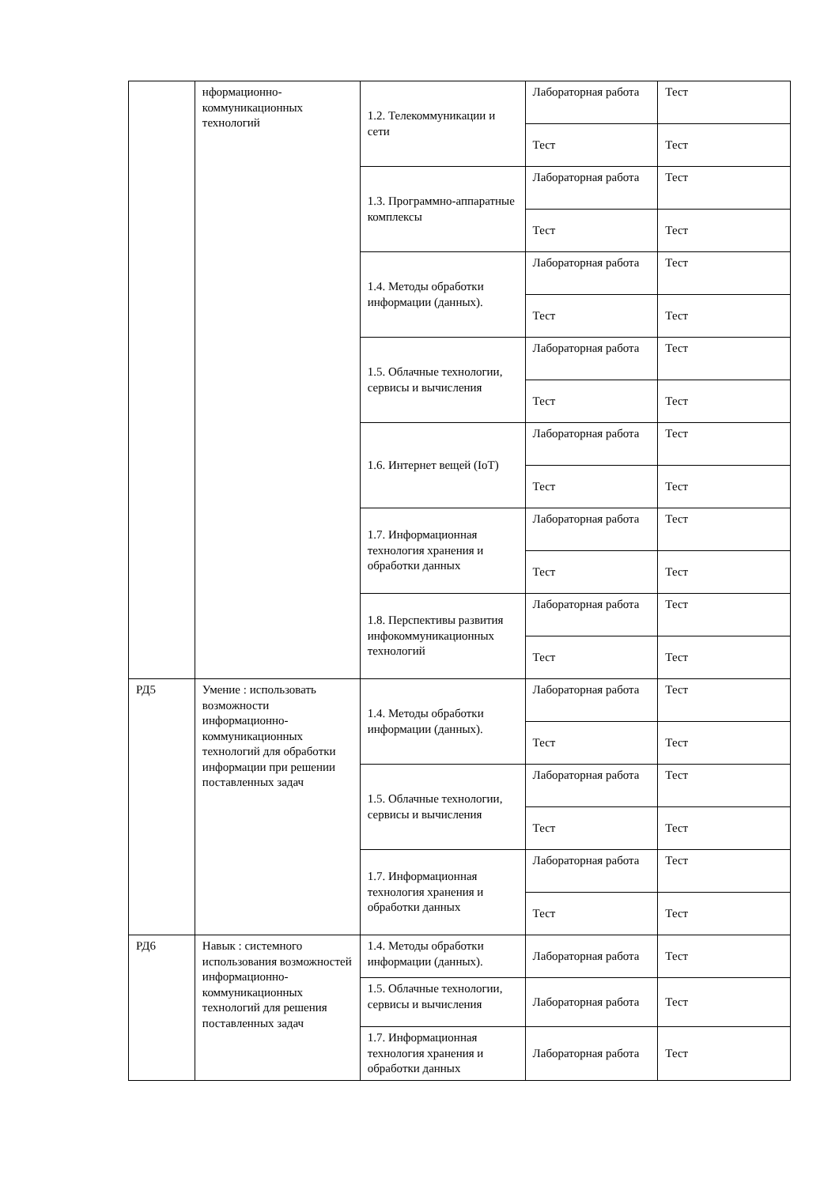| | нформационно-коммуникационных технологий | 1.2. Телекоммуникации и сети | Лабораторная работа | Тест |
| | | | Тест | Тест |
| | | 1.3. Программно-аппаратные комплексы | Лабораторная работа | Тест |
| | | | Тест | Тест |
| | | 1.4. Методы обработки информации (данных). | Лабораторная работа | Тест |
| | | | Тест | Тест |
| | | 1.5. Облачные технологии, сервисы и вычисления | Лабораторная работа | Тест |
| | | | Тест | Тест |
| | | 1.6. Интернет вещей (IoT) | Лабораторная работа | Тест |
| | | | Тест | Тест |
| | | 1.7. Информационная технология хранения и обработки данных | Лабораторная работа | Тест |
| | | | Тест | Тест |
| | | 1.8. Перспективы развития инфокоммуникационных технологий | Лабораторная работа | Тест |
| | | | Тест | Тест |
| РД5 | Умение : использовать возможности информационно-коммуникационных технологий для обработки информации при решении поставленных задач | 1.4. Методы обработки информации (данных). | Лабораторная работа | Тест |
| | | | Тест | Тест |
| | | 1.5. Облачные технологии, сервисы и вычисления | Лабораторная работа | Тест |
| | | | Тест | Тест |
| | | 1.7. Информационная технология хранения и обработки данных | Лабораторная работа | Тест |
| | | | Тест | Тест |
| РД6 | Навык : системного использования возможностей информационно-коммуникационных технологий для решения поставленных задач | 1.4. Методы обработки информации (данных). | Лабораторная работа | Тест |
| | | 1.5. Облачные технологии, сервисы и вычисления | Лабораторная работа | Тест |
| | | 1.7. Информационная технология хранения и обработки данных | Лабораторная работа | Тест |